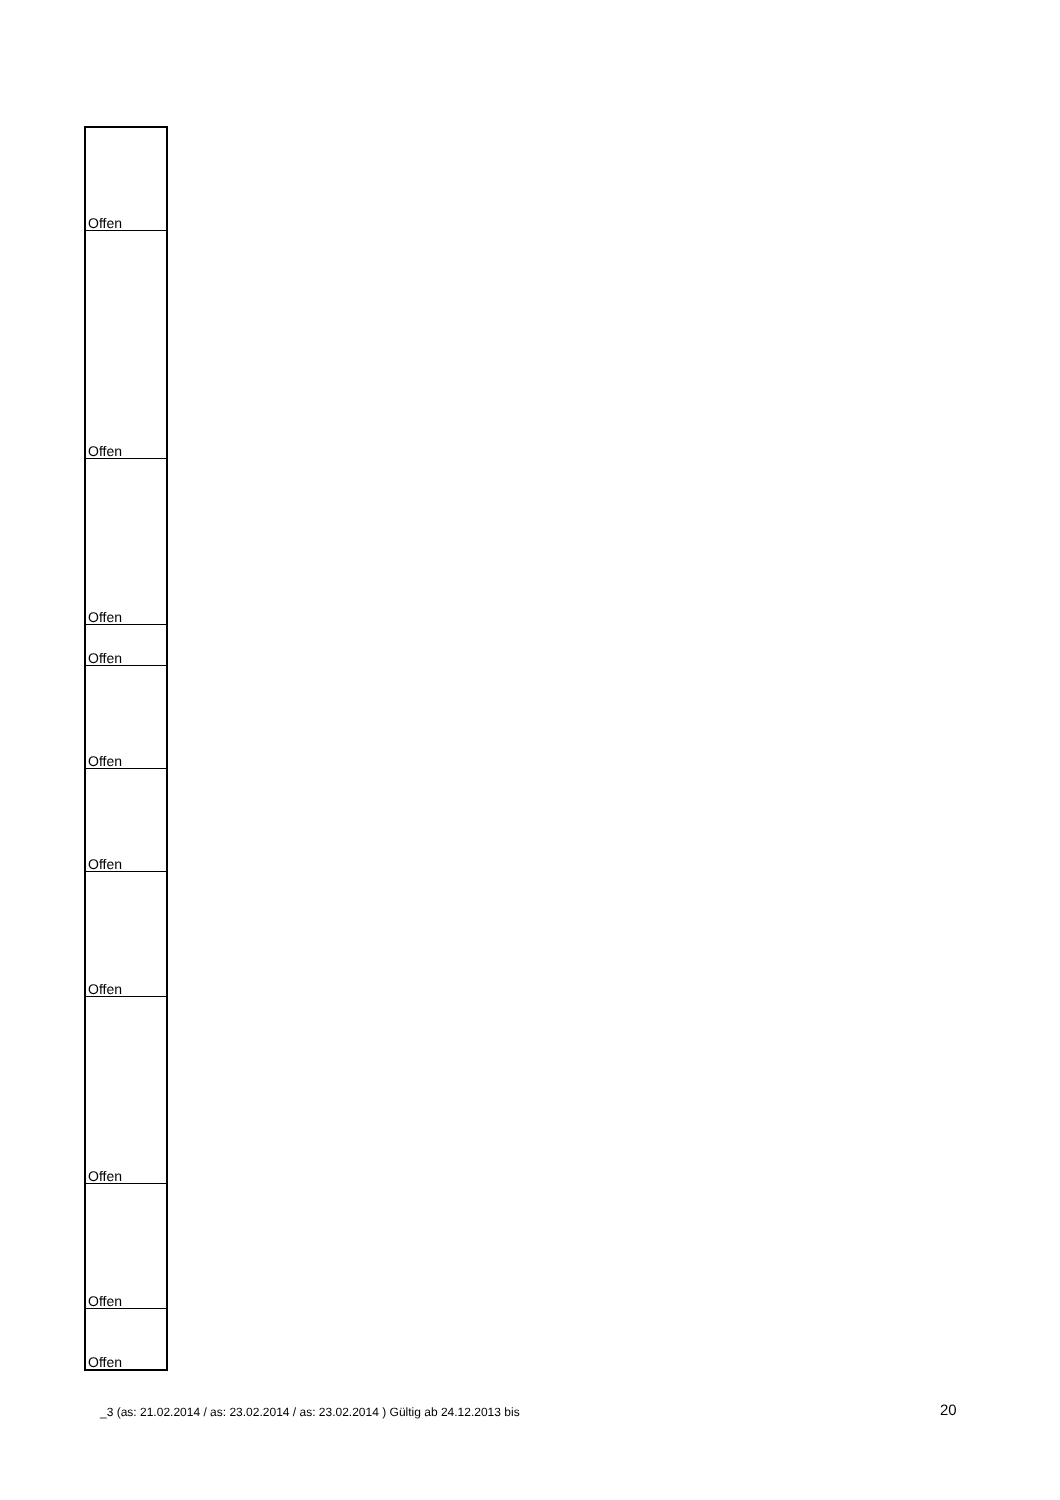| Offen |
| Offen |
| Offen |
| Offen |
| Offen |
| Offen |
| Offen |
| Offen |
| Offen |
| Offen |
_3 (as: 21.02.2014 / as: 23.02.2014 / as: 23.02.2014 ) Gültig ab 24.12.2013 bis
20